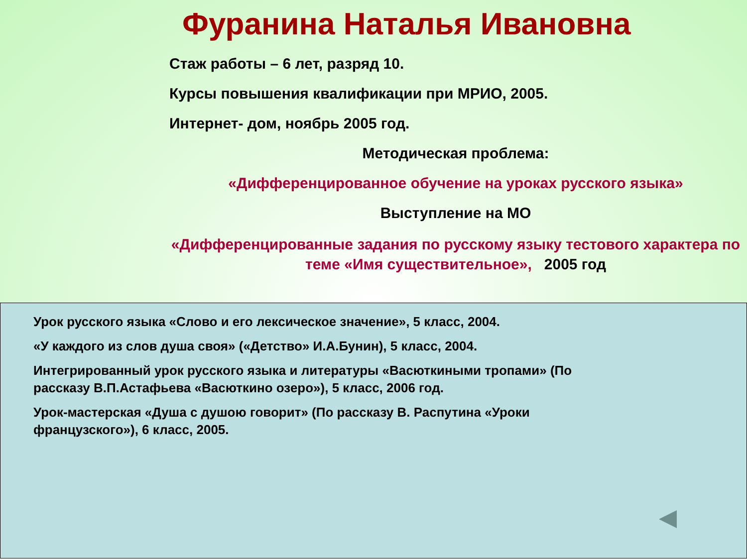Фуранина Наталья Ивановна
Стаж работы – 6 лет, разряд 10.
Курсы повышения квалификации при МРИО, 2005.
Интернет- дом, ноябрь 2005 год.
Методическая проблема:
«Дифференцированное обучение на уроках русского языка»
Выступление на МО
«Дифференцированные задания по русскому языку тестового характера по теме «Имя существительное», 2005 год
Урок русского языка «Слово и его лексическое значение», 5 класс, 2004.
«У каждого из слов душа своя» («Детство» И.А.Бунин), 5 класс, 2004.
Интегрированный урок русского языка и литературы «Васюткиными тропами» (По рассказу В.П.Астафьева «Васюткино озеро»), 5 класс, 2006 год.
Урок-мастерская «Душа с душою говорит» (По рассказу В. Распутина «Уроки французского»), 6 класс, 2005.